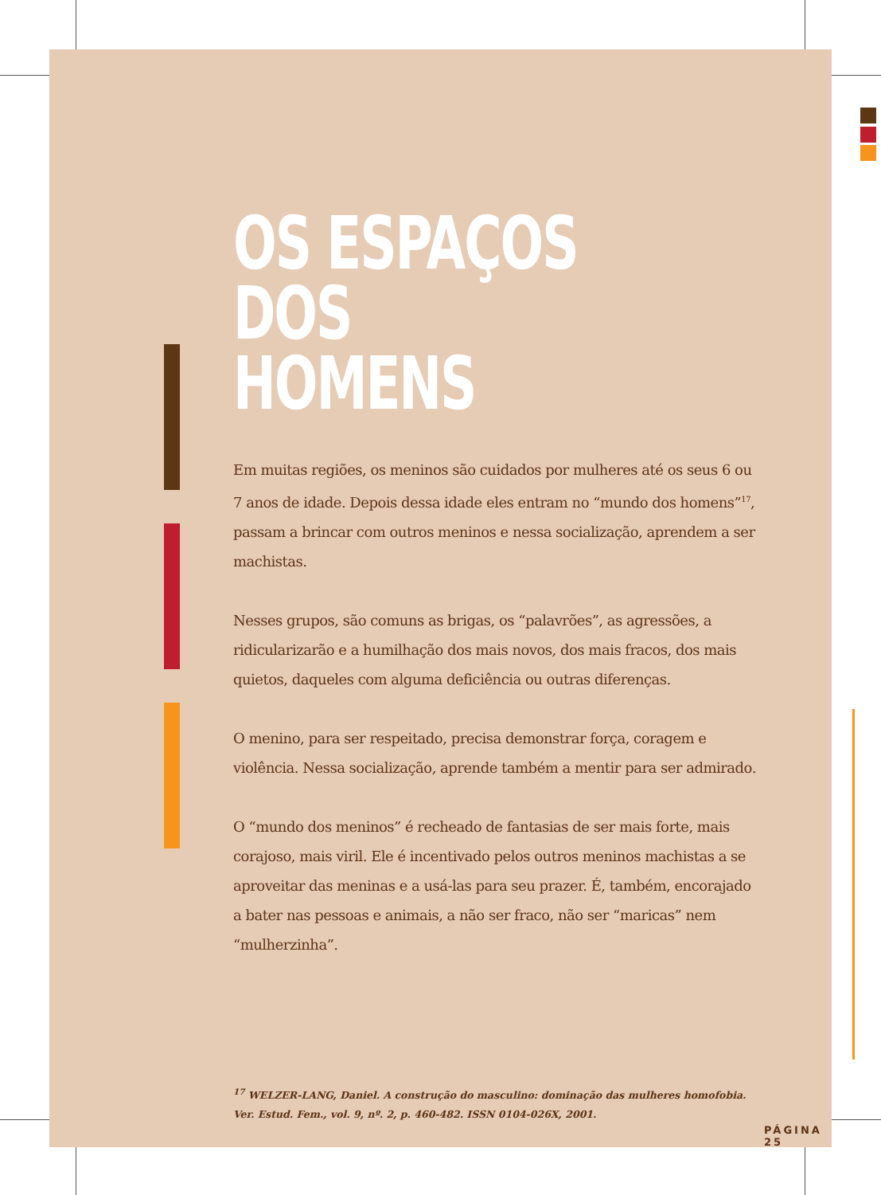OS ESPAÇOS
DOS HOMENS
Em muitas regiões, os meninos são cuidados por mulheres até os seus 6 ou 7 anos de idade. Depois dessa idade eles entram no “mundo dos homens”<sup>17</sup>, passam a brincar com outros meninos e nessa socialização, aprendem a ser machistas.
Nesses grupos, são comuns as brigas, os “palavrões”, as agressões, a ridicularizarão e a humilhação dos mais novos, dos mais fracos, dos mais quietos, daqueles com alguma deficiência ou outras diferenças.
O menino, para ser respeitado, precisa demonstrar força, coragem e violência. Nessa socialização, aprende também a mentir para ser admirado.
O “mundo dos meninos” é recheado de fantasias de ser mais forte, mais corajoso, mais viril. Ele é incentivado pelos outros meninos machistas a se aproveitar das meninas e a usá-las para seu prazer. É, também, encorajado a bater nas pessoas e animais, a não ser fraco, não ser “maricas” nem “mulherzinha”.
<sup>17</sup> WELZER-LANG, Daniel. A construção do masculino: dominação das mulheres homofobia.
Ver. Estud. Fem., vol. 9, nº. 2, p. 460-482. ISSN 0104-026X, 2001.
PÁGINA 25